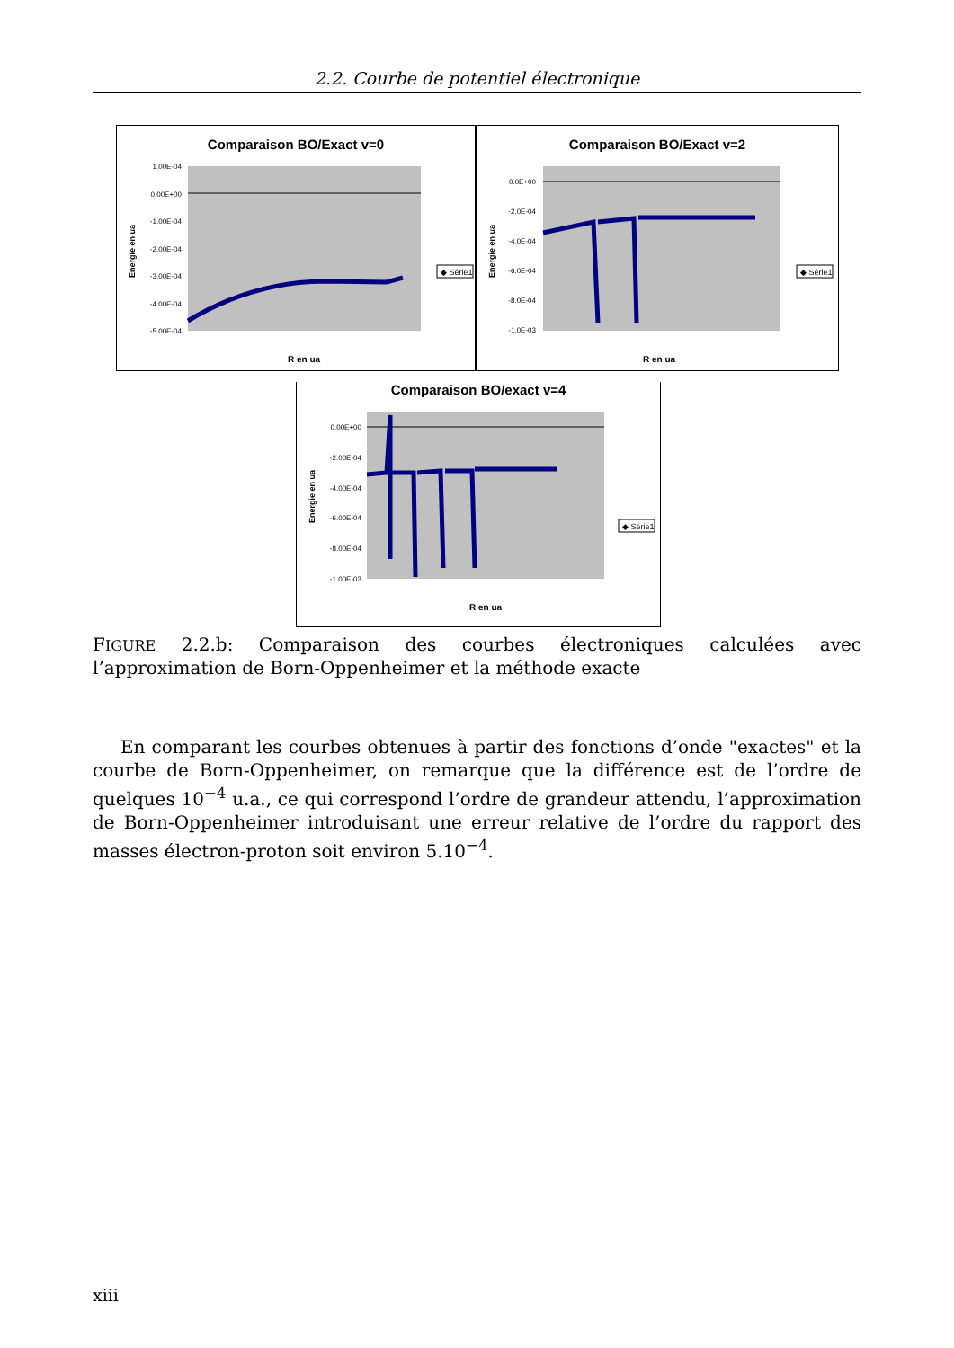2.2. Courbe de potentiel électronique
Comparaison BO/Exact v=0
1.00E-04
0.00E+00
-1.00E-04
-2.00E-04
-3.00E-04
-4.00E-04
-5.00E-04
R en ua
Energie en ua
◆ Série1
Comparaison BO/Exact v=2
0.0E+00
-2.0E-04
-4.0E-04
-6.0E-04
-8.0E-04
-1.0E-03
R en ua
Energie en ua
◆ Série1
Comparaison BO/exact v=4
0.00E+00
-2.00E-04
-4.00E-04
-6.00E-04
-8.00E-04
-1.00E-03
R en ua
Energie en ua
◆ Série1
FIGURE 2.2.b: Comparaison des courbes électroniques calculées avec l’approximation de Born-Oppenheimer et la méthode exacte
En comparant les courbes obtenues à partir des fonctions d’onde "exactes" et la courbe de Born-Oppenheimer, on remarque que la différence est de l’ordre de quelques 10<sup>−4</sup> u.a., ce qui correspond l’ordre de grandeur attendu, l’approximation de Born-Oppenheimer introduisant une erreur relative de l’ordre du rapport des masses électron-proton soit environ 5.10<sup>−4</sup>.
xiii